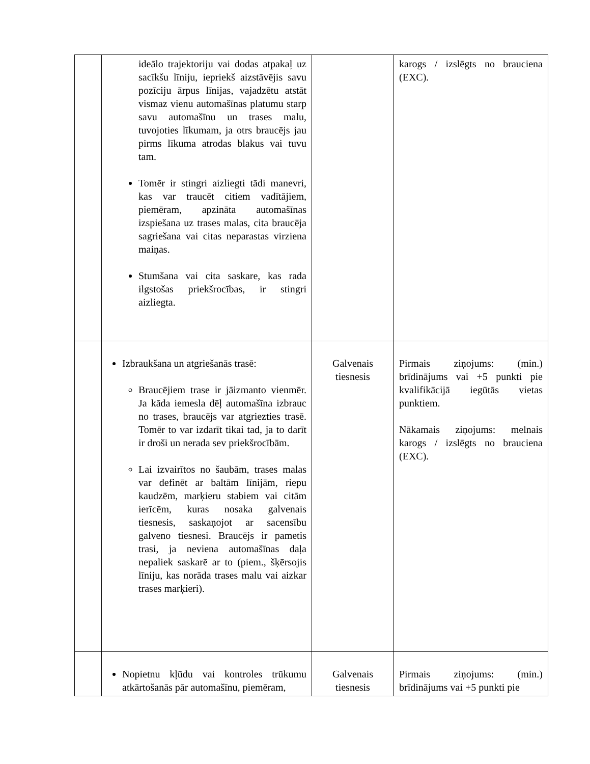| | ideālo trajektoriju vai dodas atpakaļ uz sacīkšu līniju, iepriekš aizstāvējis savu pozīciju ārpus līnijas, vajadzētu atstāt vismaz vienu automašīnas platumu starp savu automašīnu un trases malu, tuvojoties līkumam, ja otrs braucējs jau pirms līkuma atrodas blakus vai tuvu tam. Tomēr ir stingri aizliegti tādi manevri, kas var traucēt citiem vadītājiem, piemēram, apzināta automašīnas izspiešana uz trases malas, cita braucēja sagriešana vai citas neparastas virziena maiņas. Stumšana vai cita saskare, kas rada ilgstošas priekšrocības, ir stingri aizliegta. | | karogs / izslēgts no brauciena (EXC). |
| | Izbraukšana un atgriešanās trasē: Braucējiem trase ir jāizmanto vienmēr. Ja kāda iemesla dēļ automašīna izbrauc no trases, braucējs var atgriezties trasē. Tomēr to var izdarīt tikai tad, ja to darīt ir droši un nerada sev priekšrocībām. Lai izvairītos no šaubām, trases malas var definēt ar baltām līnijām, riepu kaudzēm, marķieru stabiem vai citām ierīcēm, kuras nosaka galvenais tiesnesis, saskaņojot ar sacensību galveno tiesnesi. Braucējs ir pametis trasi, ja neviena automašīnas daļa nepaliek saskarē ar to (piem., šķērsojis līniju, kas norāda trases malu vai aizkar trases marķieri). | Galvenais tiesnesis | Pirmais ziņojums: (min.) brīdinājums vai +5 punkti pie kvalifikācijā iegūtās vietas punktiem. Nākamais ziņojums: melnais karogs / izslēgts no brauciena (EXC). |
| | Nopietnu kļūdu vai kontroles trūkumu atkārtošanās pār automašīnu, piemēram, | Galvenais tiesnesis | Pirmais ziņojums: (min.) brīdinājums vai +5 punkti pie |